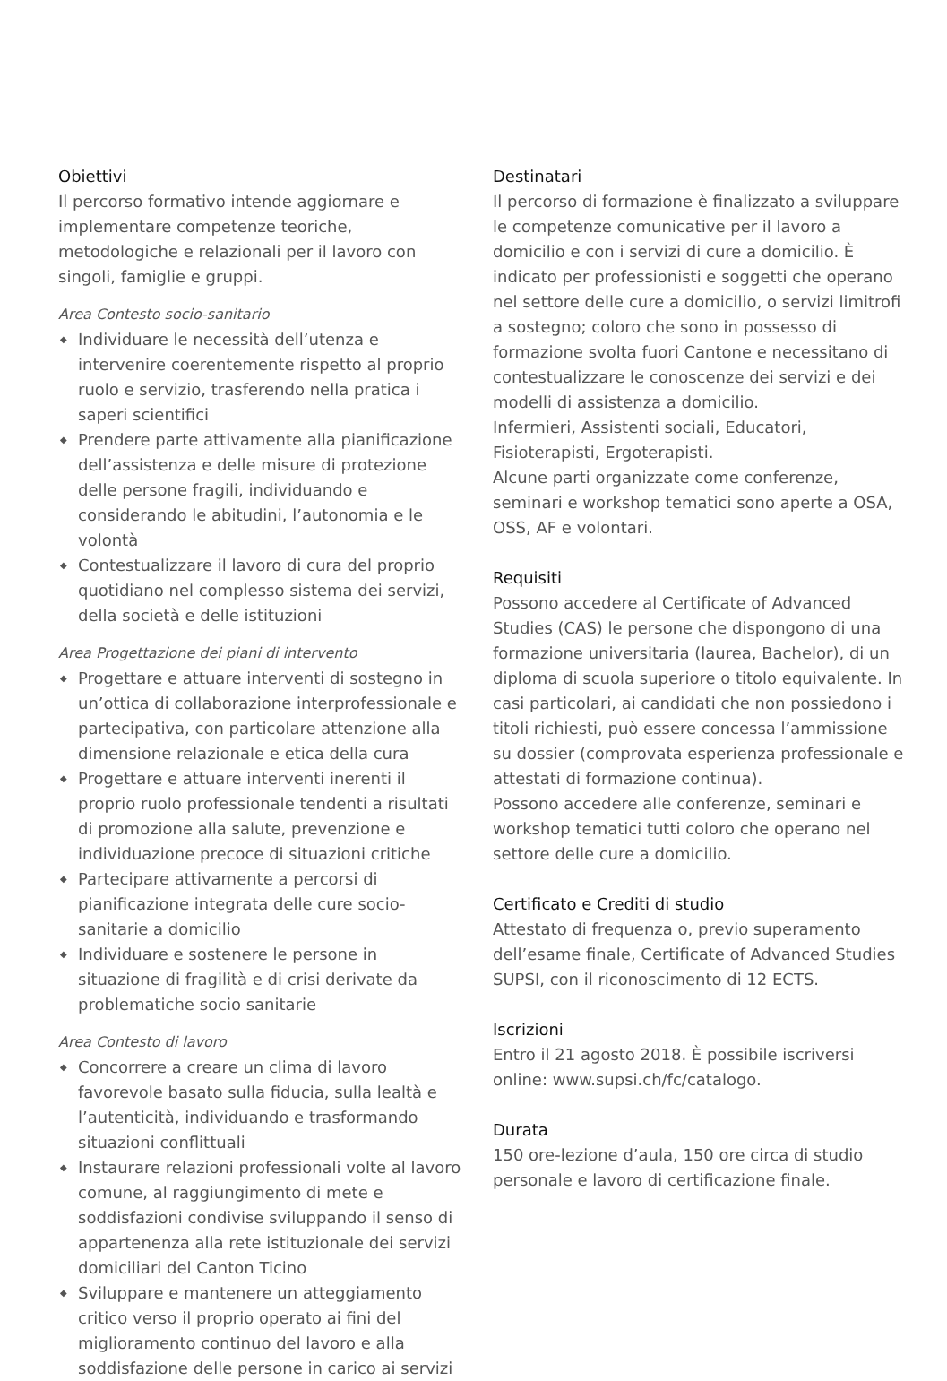Obiettivi
Il percorso formativo intende aggiornare e implementare competenze teoriche, metodologiche e relazionali per il lavoro con singoli, famiglie e gruppi.
Area Contesto socio-sanitario
◆ Individuare le necessità dell’utenza e intervenire coerentemente rispetto al proprio ruolo e servizio, trasferendo nella pratica i saperi scientifici
◆ Prendere parte attivamente alla pianificazione dell’assistenza e delle misure di protezione delle persone fragili, individuando e considerando le abitudini, l’autonomia e le volontà
◆ Contestualizzare il lavoro di cura del proprio quotidiano nel complesso sistema dei servizi, della società e delle istituzioni
Area Progettazione dei piani di intervento
◆ Progettare e attuare interventi di sostegno in un’ottica di collaborazione interprofessionale e partecipativa, con particolare attenzione alla dimensione relazionale e etica della cura
◆ Progettare e attuare interventi inerenti il proprio ruolo professionale tendenti a risultati di promozione alla salute, prevenzione e individuazione precoce di situazioni critiche
◆ Partecipare attivamente a percorsi di pianificazione integrata delle cure socio-sanitarie a domicilio
◆ Individuare e sostenere le persone in situazione di fragilità e di crisi derivate da problematiche socio sanitarie
Area Contesto di lavoro
◆ Concorrere a creare un clima di lavoro favorevole basato sulla fiducia, sulla lealtà e l’autenticità, individuando e trasformando situazioni conflittuali
◆ Instaurare relazioni professionali volte al lavoro comune, al raggiungimento di mete e soddisfazioni condivise sviluppando il senso di appartenenza alla rete istituzionale dei servizi domiciliari del Canton Ticino
◆ Sviluppare e mantenere un atteggiamento critico verso il proprio operato ai fini del miglioramento continuo del lavoro e alla soddisfazione delle persone in carico ai servizi
Destinatari
Il percorso di formazione è finalizzato a sviluppare le competenze comunicative per il lavoro a domicilio e con i servizi di cure a domicilio. È indicato per professionisti e soggetti che operano nel settore delle cure a domicilio, o servizi limitrofi a sostegno; coloro che sono in possesso di formazione svolta fuori Cantone e necessitano di contestualizzare le conoscenze dei servizi e dei modelli di assistenza a domicilio.
Infermieri, Assistenti sociali, Educatori, Fisioterapisti, Ergoterapisti.
Alcune parti organizzate come conferenze, seminari e workshop tematici sono aperte a OSA, OSS, AF e volontari.
Requisiti
Possono accedere al Certificate of Advanced Studies (CAS) le persone che dispongono di una formazione universitaria (laurea, Bachelor), di un diploma di scuola superiore o titolo equivalente. In casi particolari, ai candidati che non possiedono i titoli richiesti, può essere concessa l’ammissione su dossier (comprovata esperienza professionale e attestati di formazione continua).
Possono accedere alle conferenze, seminari e workshop tematici tutti coloro che operano nel settore delle cure a domicilio.
Certificato e Crediti di studio
Attestato di frequenza o, previo superamento dell’esame finale, Certificate of Advanced Studies SUPSI, con il riconoscimento di 12 ECTS.
Iscrizioni
Entro il 21 agosto 2018. È possibile iscriversi online: www.supsi.ch/fc/catalogo.
Durata
150 ore-lezione d’aula, 150 ore circa di studio personale e lavoro di certificazione finale.